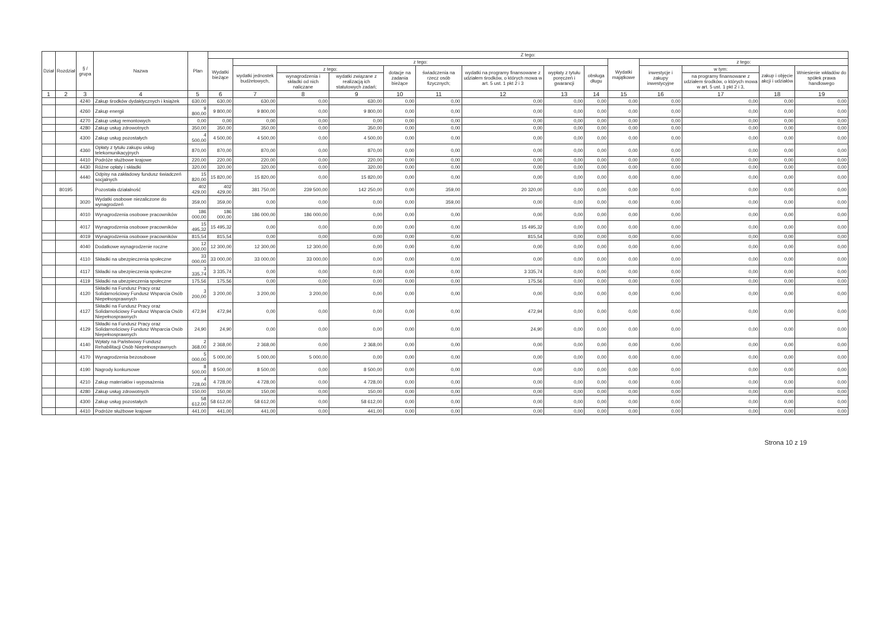| Dział | Rozdział | § / grupa | Nazwa | Plan | Z tego: | | | | | | | | | | | | | |
| --- | --- | --- | --- | --- | --- | --- | --- | --- | --- | --- | --- | --- | --- | --- | --- | --- | --- | --- |
| | | | | | Wydatki bieżące | z tego: | | | | | | | | Wydatki majątkowe | z tego: | | | |
| | | | | | | wydatki jednostek budżetowych, | z tego: | | dotacje na zadania bieżące | świadczenia na rzecz osób fizycznych; | wydatki na programy finansowane z udziałem środków, o których mowa w art. 5 ust. 1 pkt 2 i 3 | wypłaty z tytułu poręczeń i gwarancji | obsługa długu | | inwestycje i zakupy inwestycyjne | w tym: | zakup i objęcie akcji i udziałów | Wniesienie wkładów do spółek prawa handlowego |
| | | | | | | | wynagrodzenia i składki od nich naliczane | wydatki związane z realizacją ich statutowych zadań; | | | | | | | | na programy finansowane z udziałem środków, o których mowa w art. 5 ust. 1 pkt 2 i 3, | | |
| 1 | 2 | 3 | 4 | 5 | 6 | 7 | 8 | 9 | 10 | 11 | 12 | 13 | 14 | 15 | 16 | 17 | 18 | 19 |
| | | 4240 | Zakup środków dydaktycznych i książek | 630,00 | 630,00 | 630,00 | 0,00 | 630,00 | 0,00 | 0,00 | 0,00 | 0,00 | 0,00 | 0,00 | 0,00 | 0,00 | 0,00 | 0,00 |
| | | 4260 | Zakup energii | 9 800,00 | 9 800,00 | 9 800,00 | 0,00 | 9 800,00 | 0,00 | 0,00 | 0,00 | 0,00 | 0,00 | 0,00 | 0,00 | 0,00 | 0,00 | 0,00 |
| | | 4270 | Zakup usług remontowych | 0,00 | 0,00 | 0,00 | 0,00 | 0,00 | 0,00 | 0,00 | 0,00 | 0,00 | 0,00 | 0,00 | 0,00 | 0,00 | 0,00 | 0,00 |
| | | 4280 | Zakup usług zdrowotnych | 350,00 | 350,00 | 350,00 | 0,00 | 350,00 | 0,00 | 0,00 | 0,00 | 0,00 | 0,00 | 0,00 | 0,00 | 0,00 | 0,00 | 0,00 |
| | | 4300 | Zakup usług pozostałych | 4 500,00 | 4 500,00 | 4 500,00 | 0,00 | 4 500,00 | 0,00 | 0,00 | 0,00 | 0,00 | 0,00 | 0,00 | 0,00 | 0,00 | 0,00 | 0,00 |
| | | 4360 | Opłaty z tytułu zakupu usług telekomunikacyjnych | 870,00 | 870,00 | 870,00 | 0,00 | 870,00 | 0,00 | 0,00 | 0,00 | 0,00 | 0,00 | 0,00 | 0,00 | 0,00 | 0,00 | 0,00 |
| | | 4410 | Podróże służbowe krajowe | 220,00 | 220,00 | 220,00 | 0,00 | 220,00 | 0,00 | 0,00 | 0,00 | 0,00 | 0,00 | 0,00 | 0,00 | 0,00 | 0,00 | 0,00 |
| | | 4430 | Różne opłaty i składki | 320,00 | 320,00 | 320,00 | 0,00 | 320,00 | 0,00 | 0,00 | 0,00 | 0,00 | 0,00 | 0,00 | 0,00 | 0,00 | 0,00 | 0,00 |
| | | 4440 | Odpisy na zakładowy fundusz świadczeń socjalnych | 15 820,00 | 15 820,00 | 15 820,00 | 0,00 | 15 820,00 | 0,00 | 0,00 | 0,00 | 0,00 | 0,00 | 0,00 | 0,00 | 0,00 | 0,00 | 0,00 |
| | 80195 | | Pozostała działalność | 402 429,00 | 402 429,00 | 381 750,00 | 239 500,00 | 142 250,00 | 0,00 | 359,00 | 20 320,00 | 0,00 | 0,00 | 0,00 | 0,00 | 0,00 | 0,00 | 0,00 |
| | | 3020 | Wydatki osobowe niezaliczone do wynagrodzeń | 359,00 | 359,00 | 0,00 | 0,00 | 0,00 | 0,00 | 359,00 | 0,00 | 0,00 | 0,00 | 0,00 | 0,00 | 0,00 | 0,00 | 0,00 |
| | | 4010 | Wynagrodzenia osobowe pracowników | 186 000,00 | 186 000,00 | 186 000,00 | 186 000,00 | 0,00 | 0,00 | 0,00 | 0,00 | 0,00 | 0,00 | 0,00 | 0,00 | 0,00 | 0,00 | 0,00 |
| | | 4017 | Wynagrodzenia osobowe pracowników | 15 495,32 | 15 495,32 | 0,00 | 0,00 | 0,00 | 0,00 | 0,00 | 15 495,32 | 0,00 | 0,00 | 0,00 | 0,00 | 0,00 | 0,00 | 0,00 |
| | | 4019 | Wynagrodzenia osobowe pracowników | 815,54 | 815,54 | 0,00 | 0,00 | 0,00 | 0,00 | 0,00 | 815,54 | 0,00 | 0,00 | 0,00 | 0,00 | 0,00 | 0,00 | 0,00 |
| | | 4040 | Dodatkowe wynagrodzenie roczne | 12 300,00 | 12 300,00 | 12 300,00 | 12 300,00 | 0,00 | 0,00 | 0,00 | 0,00 | 0,00 | 0,00 | 0,00 | 0,00 | 0,00 | 0,00 | 0,00 |
| | | 4110 | Składki na ubezpieczenia społeczne | 33 000,00 | 33 000,00 | 33 000,00 | 33 000,00 | 0,00 | 0,00 | 0,00 | 0,00 | 0,00 | 0,00 | 0,00 | 0,00 | 0,00 | 0,00 | 0,00 |
| | | 4117 | Składki na ubezpieczenia społeczne | 3 335,74 | 3 335,74 | 0,00 | 0,00 | 0,00 | 0,00 | 0,00 | 3 335,74 | 0,00 | 0,00 | 0,00 | 0,00 | 0,00 | 0,00 | 0,00 |
| | | 4119 | Składki na ubezpieczenia społeczne | 175,56 | 175,56 | 0,00 | 0,00 | 0,00 | 0,00 | 0,00 | 175,56 | 0,00 | 0,00 | 0,00 | 0,00 | 0,00 | 0,00 | 0,00 |
| | | 4120 | Składki na Fundusz Pracy oraz Solidarnościowy Fundusz Wsparcia Osób Niepełnosprawnych | 3 200,00 | 3 200,00 | 3 200,00 | 3 200,00 | 0,00 | 0,00 | 0,00 | 0,00 | 0,00 | 0,00 | 0,00 | 0,00 | 0,00 | 0,00 | 0,00 |
| | | 4127 | Składki na Fundusz Pracy oraz Solidarnościowy Fundusz Wsparcia Osób Niepełnosprawnych | 472,94 | 472,94 | 0,00 | 0,00 | 0,00 | 0,00 | 0,00 | 472,94 | 0,00 | 0,00 | 0,00 | 0,00 | 0,00 | 0,00 | 0,00 |
| | | 4129 | Składki na Fundusz Pracy oraz Solidarnościowy Fundusz Wsparcia Osób Niepełnosprawnych | 24,90 | 24,90 | 0,00 | 0,00 | 0,00 | 0,00 | 0,00 | 24,90 | 0,00 | 0,00 | 0,00 | 0,00 | 0,00 | 0,00 | 0,00 |
| | | 4140 | Wpłaty na Państwowy Fundusz Rehabilitacji Osób Niepełnosprawnych | 2 368,00 | 2 368,00 | 2 368,00 | 0,00 | 2 368,00 | 0,00 | 0,00 | 0,00 | 0,00 | 0,00 | 0,00 | 0,00 | 0,00 | 0,00 | 0,00 |
| | | 4170 | Wynagrodzenia bezosobowe | 5 000,00 | 5 000,00 | 5 000,00 | 5 000,00 | 0,00 | 0,00 | 0,00 | 0,00 | 0,00 | 0,00 | 0,00 | 0,00 | 0,00 | 0,00 | 0,00 |
| | | 4190 | Nagrody konkursowe | 8 500,00 | 8 500,00 | 8 500,00 | 0,00 | 8 500,00 | 0,00 | 0,00 | 0,00 | 0,00 | 0,00 | 0,00 | 0,00 | 0,00 | 0,00 | 0,00 |
| | | 4210 | Zakup materiałów i wyposażenia | 4 728,00 | 4 728,00 | 4 728,00 | 0,00 | 4 728,00 | 0,00 | 0,00 | 0,00 | 0,00 | 0,00 | 0,00 | 0,00 | 0,00 | 0,00 | 0,00 |
| | | 4280 | Zakup usług zdrowotnych | 150,00 | 150,00 | 150,00 | 0,00 | 150,00 | 0,00 | 0,00 | 0,00 | 0,00 | 0,00 | 0,00 | 0,00 | 0,00 | 0,00 | 0,00 |
| | | 4300 | Zakup usług pozostałych | 58 612,00 | 58 612,00 | 58 612,00 | 0,00 | 58 612,00 | 0,00 | 0,00 | 0,00 | 0,00 | 0,00 | 0,00 | 0,00 | 0,00 | 0,00 | 0,00 |
| | | 4410 | Podróże służbowe krajowe | 441,00 | 441,00 | 441,00 | 0,00 | 441,00 | 0,00 | 0,00 | 0,00 | 0,00 | 0,00 | 0,00 | 0,00 | 0,00 | 0,00 | 0,00 |
Strona 10 z 19